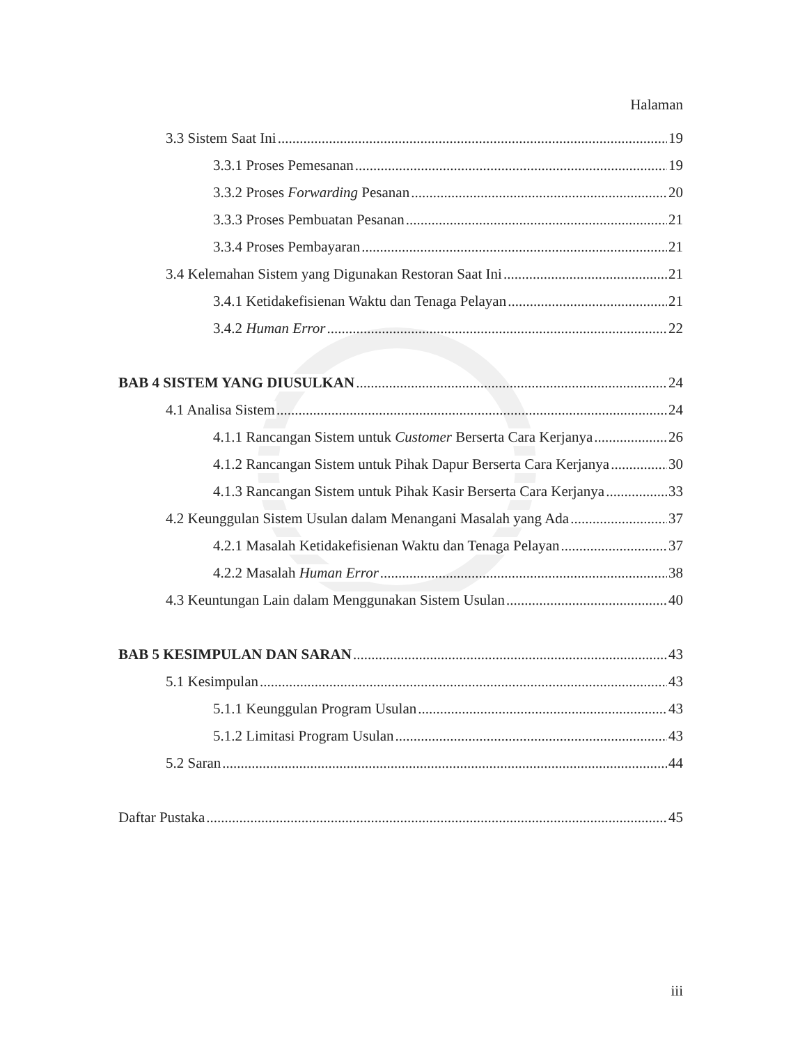Halaman
3.3 Sistem Saat Ini 19
3.3.1 Proses Pemesanan 19
3.3.2 Proses Forwarding Pesanan 20
3.3.3 Proses Pembuatan Pesanan 21
3.3.4 Proses Pembayaran 21
3.4 Kelemahan Sistem yang Digunakan Restoran Saat Ini 21
3.4.1 Ketidakefisienan Waktu dan Tenaga Pelayan 21
3.4.2 Human Error 22
BAB 4 SISTEM YANG DIUSULKAN 24
4.1 Analisa Sistem 24
4.1.1 Rancangan Sistem untuk Customer Berserta Cara Kerjanya 26
4.1.2 Rancangan Sistem untuk Pihak Dapur Berserta Cara Kerjanya 30
4.1.3 Rancangan Sistem untuk Pihak Kasir Berserta Cara Kerjanya 33
4.2 Keunggulan Sistem Usulan dalam Menangani Masalah yang Ada 37
4.2.1 Masalah Ketidakefisienan Waktu dan Tenaga Pelayan 37
4.2.2 Masalah Human Error 38
4.3 Keuntungan Lain dalam Menggunakan Sistem Usulan 40
BAB 5 KESIMPULAN DAN SARAN 43
5.1 Kesimpulan 43
5.1.1 Keunggulan Program Usulan 43
5.1.2 Limitasi Program Usulan 43
5.2 Saran 44
Daftar Pustaka 45
iii